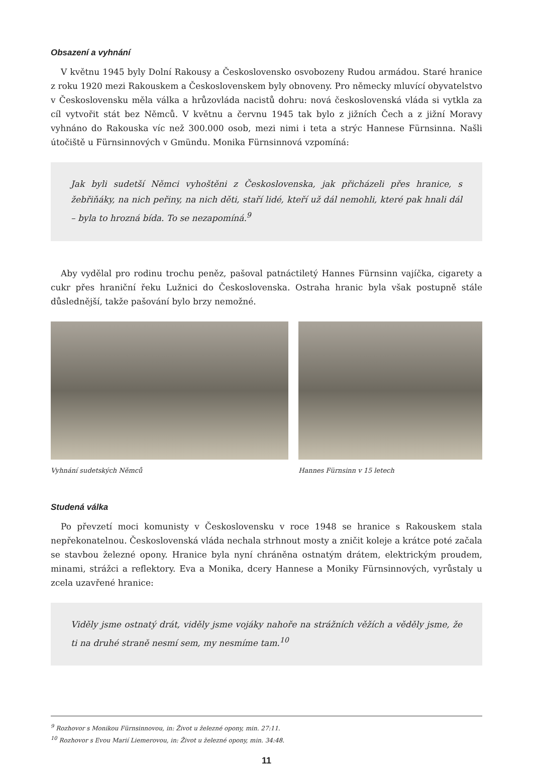Obsazení a vyhnání
V květnu 1945 byly Dolní Rakousy a Československo osvobozeny Rudou armádou. Staré hranice z roku 1920 mezi Rakouskem a Československem byly obnoveny. Pro německy mluvící obyvatelstvo v Československu měla válka a hrůzovláda nacistů dohru: nová československá vláda si vytkla za cíl vytvořit stát bez Němců. V květnu a červnu 1945 tak bylo z jižních Čech a z jižní Moravy vyhnáno do Rakouska víc než 300.000 osob, mezi nimi i teta a strýc Hannese Fürnsinna. Našli útočiště u Fürnsinnových v Gmündu. Monika Fürnsinnová vzpomíná:
Jak byli sudetší Němci vyhoštěni z Československa, jak přicházeli přes hranice, s žebřiňáky, na nich peřiny, na nich děti, staří lidé, kteří už dál nemohli, které pak hnali dál – byla to hrozná bída. To se nezapomíná.<sup>9</sup>
Aby vydělal pro rodinu trochu peněz, pašoval patnáctiletý Hannes Fürnsinn vajíčka, cigarety a cukr přes hraniční řeku Lužnici do Československa. Ostraha hranic byla však postupně stále důslednější, takže pašování bylo brzy nemožné.
Vyhnání sudetských Němců Hannes Fürnsinn v 15 letech
Studená válka
Po převzetí moci komunisty v Československu v roce 1948 se hranice s Rakouskem stala nepřekonatelnou. Československá vláda nechala strhnout mosty a zničit koleje a krátce poté začala se stavbou železné opony. Hranice byla nyní chráněna ostnatým drátem, elektrickým proudem, minami, strážci a reflektory. Eva a Monika, dcery Hannese a Moniky Fürnsinnových, vyrůstaly u zcela uzavřené hranice:
Viděly jsme ostnatý drát, viděly jsme vojáky nahoře na strážních věžích a věděly jsme, že ti na druhé straně nesmí sem, my nesmíme tam.<sup>10</sup>
<sup>9</sup> Rozhovor s Monikou Fürnsinnovou, in: Život u železné opony, min. 27:11.
<sup>10</sup> Rozhovor s Evou Marií Liemerovou, in: Život u železné opony, min. 34:48.
11